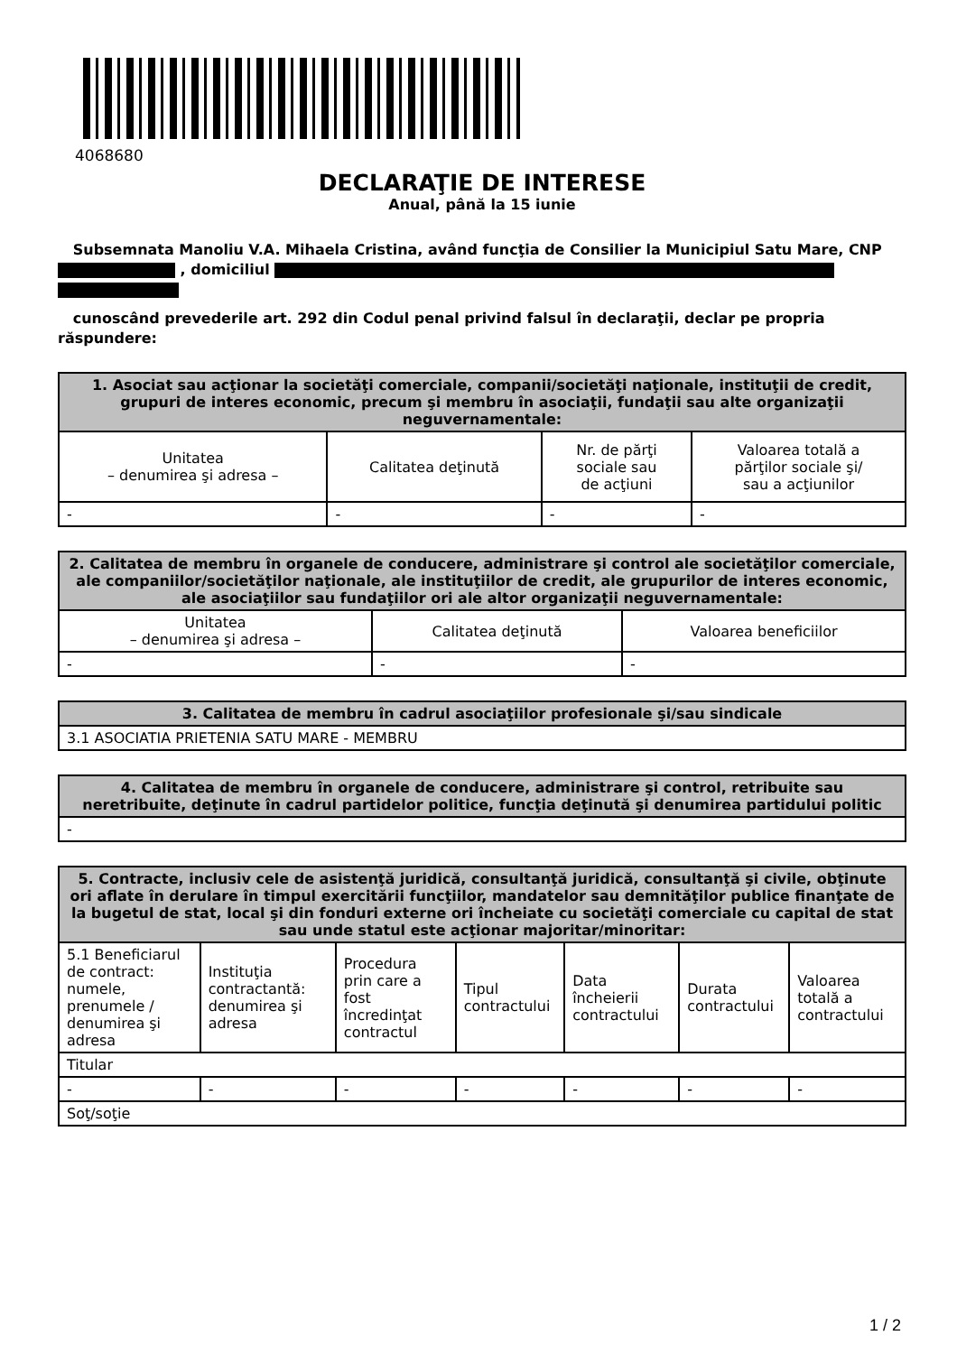4068680
DECLARAŢIE DE INTERESE
Anual, până la 15 iunie
Subsemnata Manoliu V.A. Mihaela Cristina, având funcţia de Consilier la Municipiul Satu Mare, CNP , domiciliul
cunoscând prevederile art. 292 din Codul penal privind falsul în declaraţii, declar pe propria răspundere:
| 1. Asociat sau acţionar la societăţi comerciale, companii/societăţi naţionale, instituţii de credit, grupuri de interes economic, precum şi membru în asociaţii, fundaţii sau alte organizaţii neguvernamentale: | | | |
| --- | --- | --- | --- |
| Unitatea – denumirea şi adresa – | Calitatea deţinută | Nr. de părţi sociale sau de acţiuni | Valoarea totală a părţilor sociale şi/ sau a acţiunilor |
| - | - | - | - |
| 2. Calitatea de membru în organele de conducere, administrare şi control ale societăţilor comerciale, ale companiilor/societăţilor naţionale, ale instituţiilor de credit, ale grupurilor de interes economic, ale asociaţiilor sau fundaţiilor ori ale altor organizaţii neguvernamentale: | | |
| --- | --- | --- |
| Unitatea – denumirea şi adresa – | Calitatea deţinută | Valoarea beneficiilor |
| - | - | - |
| 3. Calitatea de membru în cadrul asociaţiilor profesionale şi/sau sindicale |
| --- |
| 3.1 ASOCIATIA PRIETENIA SATU MARE - MEMBRU |
| 4. Calitatea de membru în organele de conducere, administrare şi control, retribuite sau neretribuite, deţinute în cadrul partidelor politice, funcţia deţinută şi denumirea partidului politic |
| --- |
| - |
| 5. Contracte, inclusiv cele de asistenţă juridică, consultanţă juridică, consultanţă şi civile, obţinute ori aflate în derulare în timpul exercitării funcţiilor, mandatelor sau demnităţilor publice finanţate de la bugetul de stat, local şi din fonduri externe ori încheiate cu societăţi comerciale cu capital de stat sau unde statul este acţionar majoritar/minoritar: | | | | | | |
| --- | --- | --- | --- | --- | --- | --- |
| 5.1 Beneficiarul de contract: numele, prenumele / denumirea şi adresa | Instituţia contractantă: denumirea şi adresa | Procedura prin care a fost încredinţat contractul | Tipul contractului | Data încheierii contractului | Durata contractului | Valoarea totală a contractului |
| Titular | | | | | | |
| - | - | - | - | - | - | - |
| Soţ/soţie | | | | | | |
1 / 2